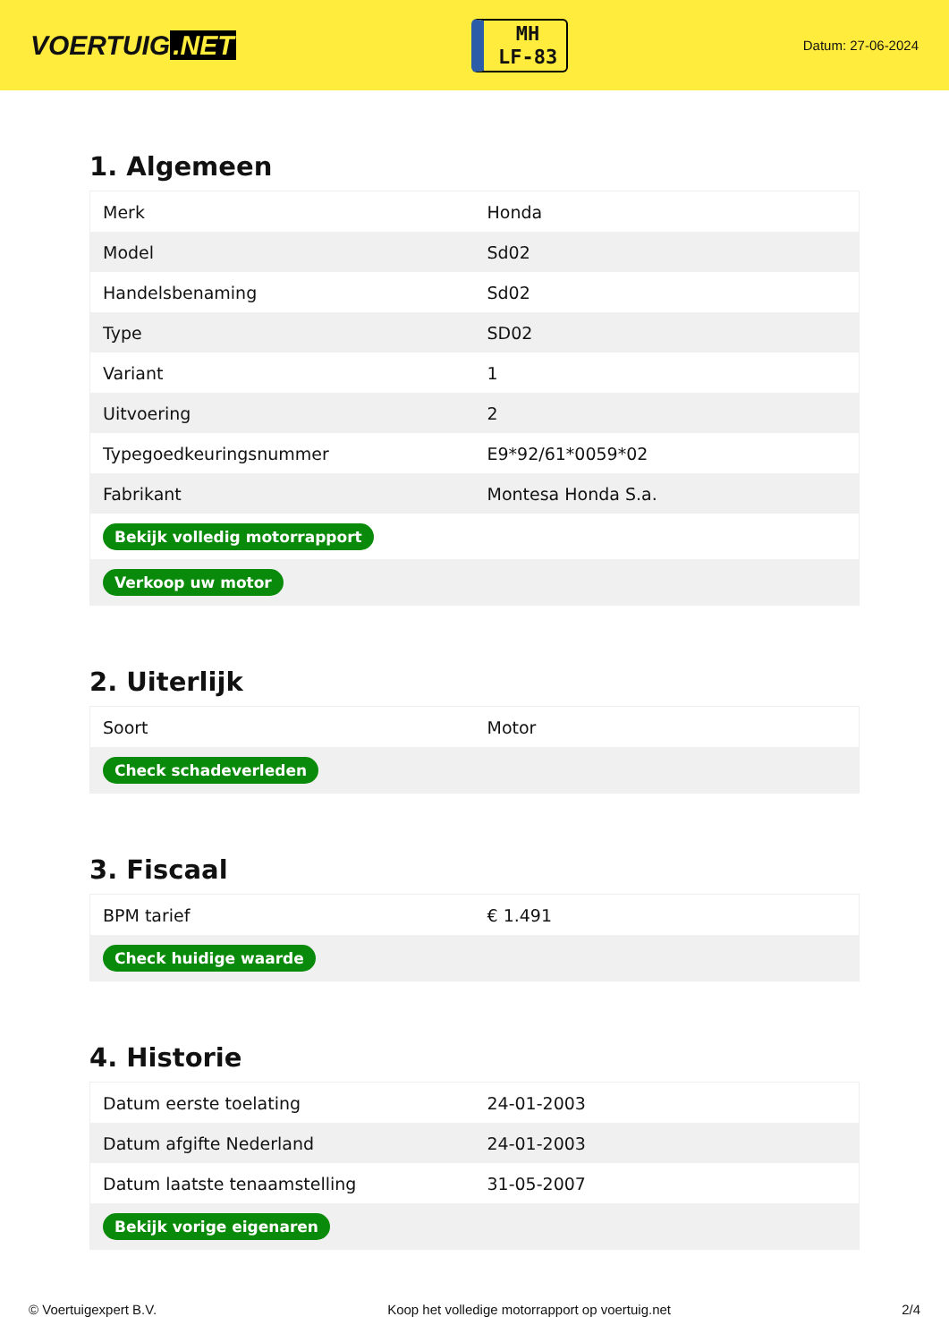VOERTUIG.NET
MH
LF-83
Datum: 27-06-2024
1. Algemeen
| Merk | Honda |
| Model | Sd02 |
| Handelsbenaming | Sd02 |
| Type | SD02 |
| Variant | 1 |
| Uitvoering | 2 |
| Typegoedkeuringsnummer | E9*92/61*0059*02 |
| Fabrikant | Montesa Honda S.a. |
| Bekijk volledig motorrapport | |
| Verkoop uw motor | |
2. Uiterlijk
| Soort | Motor |
| Check schadeverleden | |
3. Fiscaal
| BPM tarief | € 1.491 |
| Check huidige waarde | |
4. Historie
| Datum eerste toelating | 24-01-2003 |
| Datum afgifte Nederland | 24-01-2003 |
| Datum laatste tenaamstelling | 31-05-2007 |
| Bekijk vorige eigenaren | |
© Voertuigexpert B.V. Koop het volledige motorrapport op voertuig.net 2/4